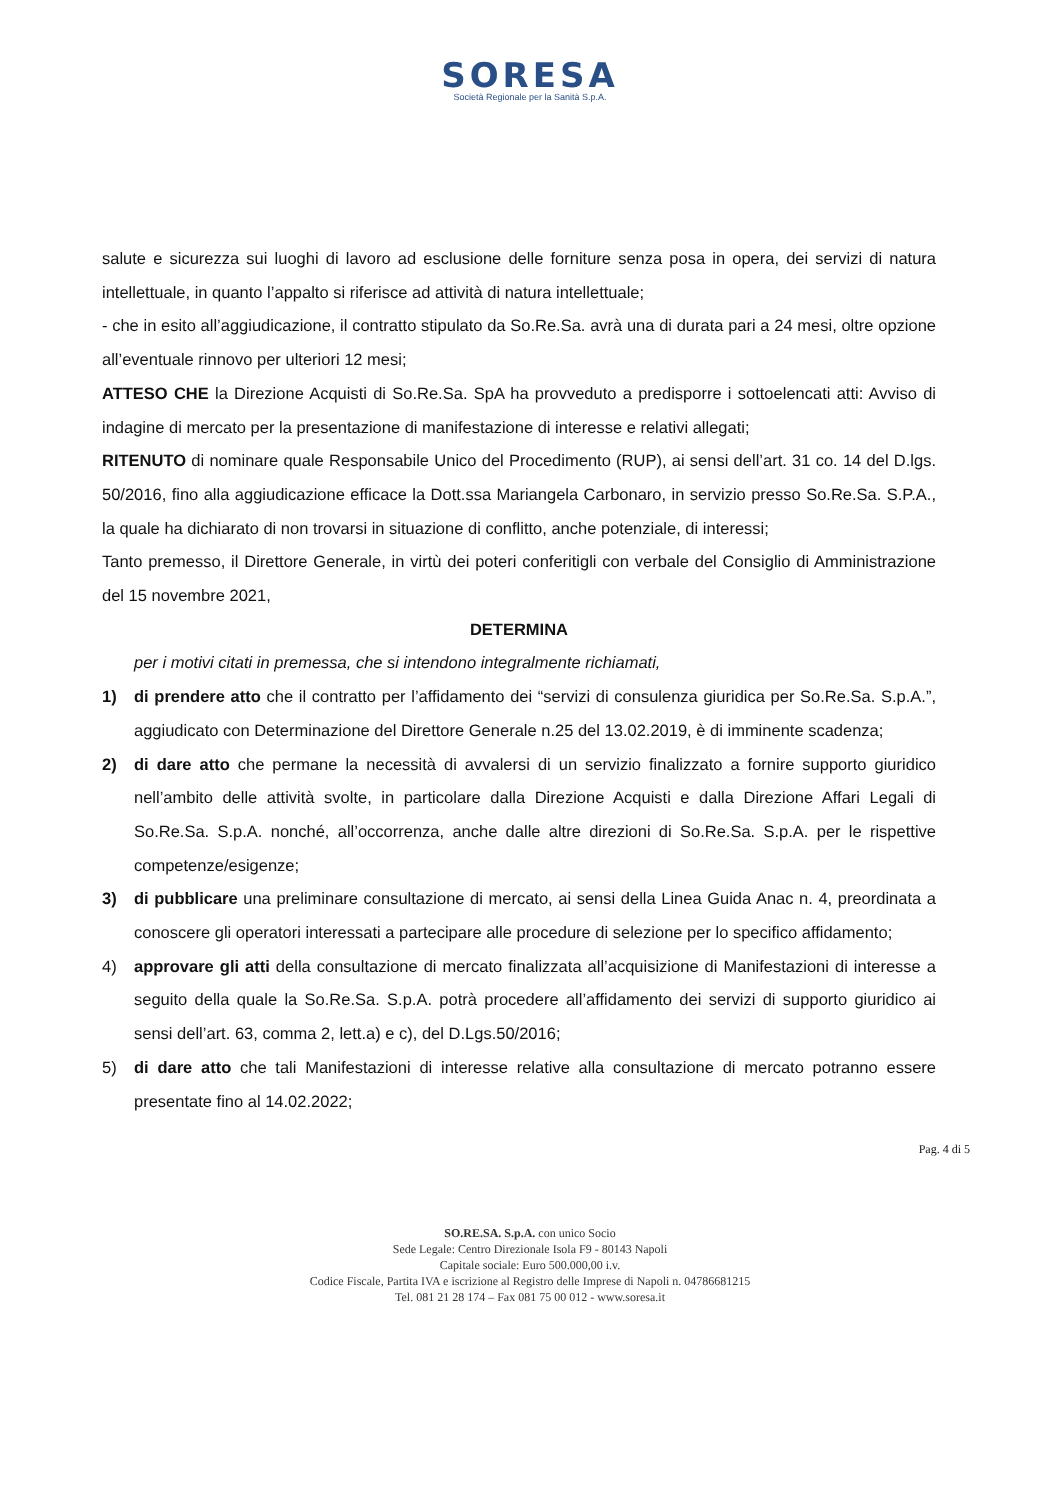SORESA
Società Regionale per la Sanità S.p.A.
salute e sicurezza sui luoghi di lavoro ad esclusione delle forniture senza posa in opera, dei servizi di natura intellettuale, in quanto l’appalto si riferisce ad attività di natura intellettuale;
- che in esito all’aggiudicazione, il contratto stipulato da So.Re.Sa. avrà una di durata pari a 24 mesi, oltre opzione all’eventuale rinnovo per ulteriori 12 mesi;
ATTESO CHE la Direzione Acquisti di So.Re.Sa. SpA ha provveduto a predisporre i sottoelencati atti: Avviso di indagine di mercato per la presentazione di manifestazione di interesse e relativi allegati;
RITENUTO di nominare quale Responsabile Unico del Procedimento (RUP), ai sensi dell’art. 31 co. 14 del D.lgs. 50/2016, fino alla aggiudicazione efficace la Dott.ssa Mariangela Carbonaro, in servizio presso So.Re.Sa. S.P.A., la quale ha dichiarato di non trovarsi in situazione di conflitto, anche potenziale, di interessi;
Tanto premesso, il Direttore Generale, in virtù dei poteri conferitigli con verbale del Consiglio di Amministrazione del 15 novembre 2021,
DETERMINA
per i motivi citati in premessa, che si intendono integralmente richiamati,
1) di prendere atto che il contratto per l’affidamento dei “servizi di consulenza giuridica per So.Re.Sa. S.p.A.”, aggiudicato con Determinazione del Direttore Generale n.25 del 13.02.2019, è di imminente scadenza;
2) di dare atto che permane la necessità di avvalersi di un servizio finalizzato a fornire supporto giuridico nell’ambito delle attività svolte, in particolare dalla Direzione Acquisti e dalla Direzione Affari Legali di So.Re.Sa. S.p.A. nonché, all’occorrenza, anche dalle altre direzioni di So.Re.Sa. S.p.A. per le rispettive competenze/esigenze;
3) di pubblicare una preliminare consultazione di mercato, ai sensi della Linea Guida Anac n. 4, preordinata a conoscere gli operatori interessati a partecipare alle procedure di selezione per lo specifico affidamento;
4) approvare gli atti della consultazione di mercato finalizzata all’acquisizione di Manifestazioni di interesse a seguito della quale la So.Re.Sa. S.p.A. potrà procedere all’affidamento dei servizi di supporto giuridico ai sensi dell’art. 63, comma 2, lett.a) e c), del D.Lgs.50/2016;
5) di dare atto che tali Manifestazioni di interesse relative alla consultazione di mercato potranno essere presentate fino al 14.02.2022;
Pag. 4 di 5
SO.RE.SA. S.p.A. con unico Socio
Sede Legale: Centro Direzionale Isola F9 - 80143 Napoli
Capitale sociale: Euro 500.000,00 i.v.
Codice Fiscale, Partita IVA e iscrizione al Registro delle Imprese di Napoli n. 04786681215
Tel. 081 21 28 174 – Fax 081 75 00 012 - www.soresa.it